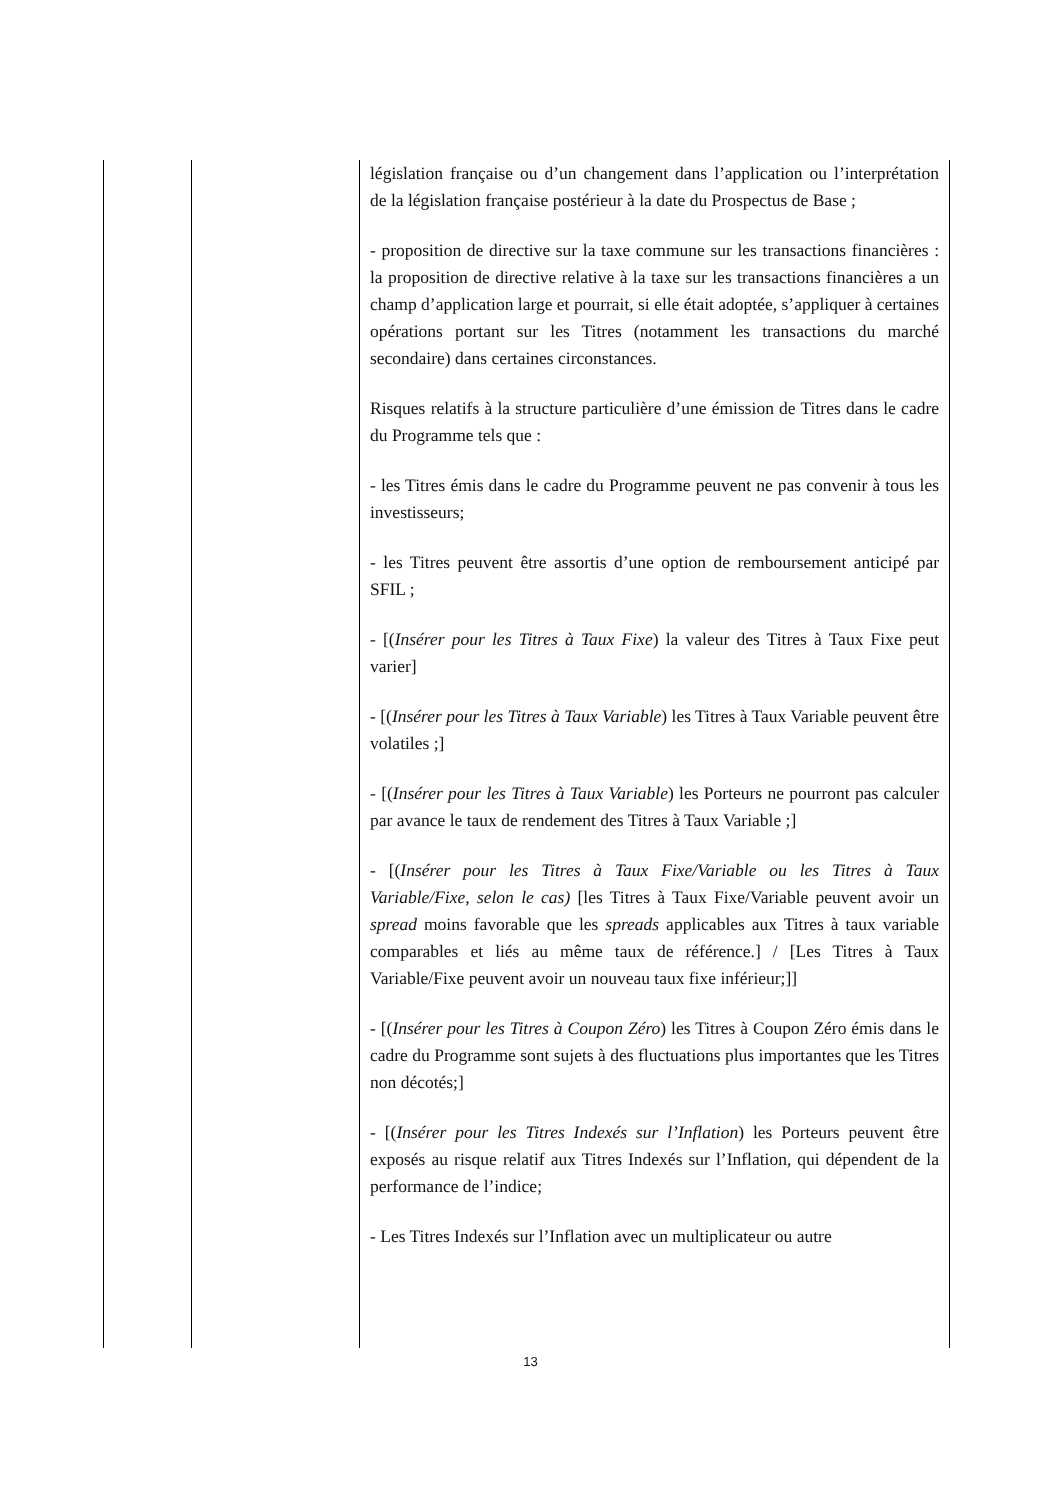| | | législation française ou d’un changement dans l’application ou l’interprétation de la législation française postérieur à la date du Prospectus de Base ; - proposition de directive sur la taxe commune sur les transactions financières : la proposition de directive relative à la taxe sur les transactions financières a un champ d’application large et pourrait, si elle était adoptée, s’appliquer à certaines opérations portant sur les Titres (notamment les transactions du marché secondaire) dans certaines circonstances. Risques relatifs à la structure particulière d’une émission de Titres dans le cadre du Programme tels que : - les Titres émis dans le cadre du Programme peuvent ne pas convenir à tous les investisseurs; - les Titres peuvent être assortis d’une option de remboursement anticipé par SFIL ; - [( Insérer pour les Titres à Taux Fixe ) la valeur des Titres à Taux Fixe peut varier] - [( Insérer pour les Titres à Taux Variable ) les Titres à Taux Variable peuvent être volatiles ;] - [( Insérer pour les Titres à Taux Variable ) les Porteurs ne pourront pas calculer par avance le taux de rendement des Titres à Taux Variable ;] - [( Insérer pour les Titres à Taux Fixe/Variable ou les Titres à Taux Variable/Fixe, selon le cas) [les Titres à Taux Fixe/Variable peuvent avoir un spread moins favorable que les spreads applicables aux Titres à taux variable comparables et liés au même taux de référence.] / [Les Titres à Taux Variable/Fixe peuvent avoir un nouveau taux fixe inférieur;]] - [( Insérer pour les Titres à Coupon Zéro ) les Titres à Coupon Zéro émis dans le cadre du Programme sont sujets à des fluctuations plus importantes que les Titres non décotés;] - [( Insérer pour les Titres Indexés sur l’Inflation ) les Porteurs peuvent être exposés au risque relatif aux Titres Indexés sur l’Inflation, qui dépendent de la performance de l’indice; - Les Titres Indexés sur l’Inflation avec un multiplicateur ou autre |
13